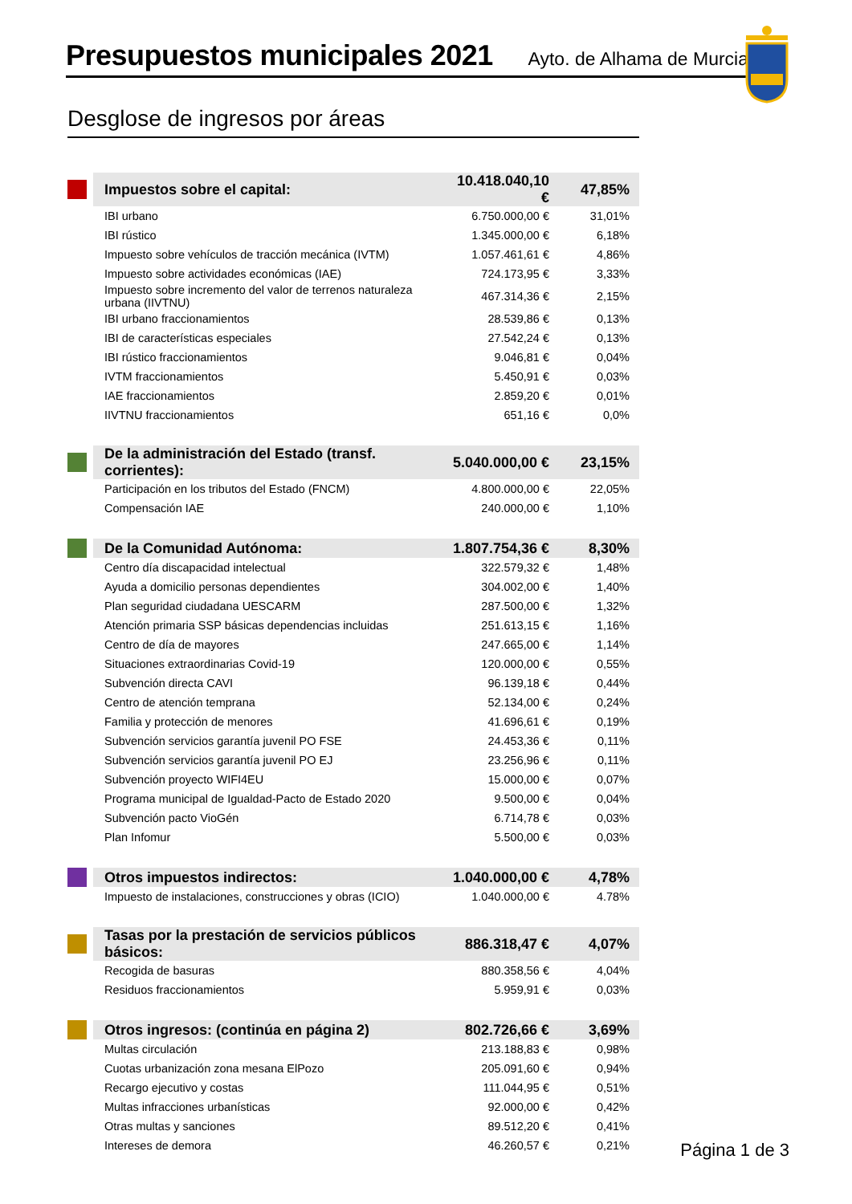Presupuestos municipales 2021
Ayto. de Alhama de Murcia
Desglose de ingresos por áreas
| | Impuestos sobre el capital: | 10.418.040,10 € | 47,85% |
| | IBI urbano | 6.750.000,00 € | 31,01% |
| | IBI rústico | 1.345.000,00 € | 6,18% |
| | Impuesto sobre vehículos de tracción mecánica (IVTM) | 1.057.461,61 € | 4,86% |
| | Impuesto sobre actividades económicas (IAE) | 724.173,95 € | 3,33% |
| | Impuesto sobre incremento del valor de terrenos naturaleza urbana (IIVTNU) | 467.314,36 € | 2,15% |
| | IBI urbano fraccionamientos | 28.539,86 € | 0,13% |
| | IBI de características especiales | 27.542,24 € | 0,13% |
| | IBI rústico fraccionamientos | 9.046,81 € | 0,04% |
| | IVTM fraccionamientos | 5.450,91 € | 0,03% |
| | IAE fraccionamientos | 2.859,20 € | 0,01% |
| | IIVTNU fraccionamientos | 651,16 € | 0,0% |
| | De la administración del Estado (transf. corrientes): | 5.040.000,00 € | 23,15% |
| | Participación en los tributos del Estado (FNCM) | 4.800.000,00 € | 22,05% |
| | Compensación IAE | 240.000,00 € | 1,10% |
| | De la Comunidad Autónoma: | 1.807.754,36 € | 8,30% |
| | Centro día discapacidad intelectual | 322.579,32 € | 1,48% |
| | Ayuda a domicilio personas dependientes | 304.002,00 € | 1,40% |
| | Plan seguridad ciudadana UESCARM | 287.500,00 € | 1,32% |
| | Atención primaria SSP básicas dependencias incluidas | 251.613,15 € | 1,16% |
| | Centro de día de mayores | 247.665,00 € | 1,14% |
| | Situaciones extraordinarias Covid-19 | 120.000,00 € | 0,55% |
| | Subvención directa CAVI | 96.139,18 € | 0,44% |
| | Centro de atención temprana | 52.134,00 € | 0,24% |
| | Familia y protección de menores | 41.696,61 € | 0,19% |
| | Subvención servicios garantía juvenil PO FSE | 24.453,36 € | 0,11% |
| | Subvención servicios garantía juvenil PO EJ | 23.256,96 € | 0,11% |
| | Subvención proyecto WIFI4EU | 15.000,00 € | 0,07% |
| | Programa municipal de Igualdad-Pacto de Estado 2020 | 9.500,00 € | 0,04% |
| | Subvención pacto VioGén | 6.714,78 € | 0,03% |
| | Plan Infomur | 5.500,00 € | 0,03% |
| | Otros impuestos indirectos: | 1.040.000,00 € | 4,78% |
| | Impuesto de instalaciones, construcciones y obras (ICIO) | 1.040.000,00 € | 4.78% |
| | Tasas por la prestación de servicios públicos básicos: | 886.318,47 € | 4,07% |
| | Recogida de basuras | 880.358,56 € | 4,04% |
| | Residuos fraccionamientos | 5.959,91 € | 0,03% |
| | Otros ingresos: (continúa en página 2) | 802.726,66 € | 3,69% |
| | Multas circulación | 213.188,83 € | 0,98% |
| | Cuotas urbanización zona mesana ElPozo | 205.091,60 € | 0,94% |
| | Recargo ejecutivo y costas | 111.044,95 € | 0,51% |
| | Multas infracciones urbanísticas | 92.000,00 € | 0,42% |
| | Otras multas y sanciones | 89.512,20 € | 0,41% |
| | Intereses de demora | 46.260,57 € | 0,21% |
Página 1 de 3